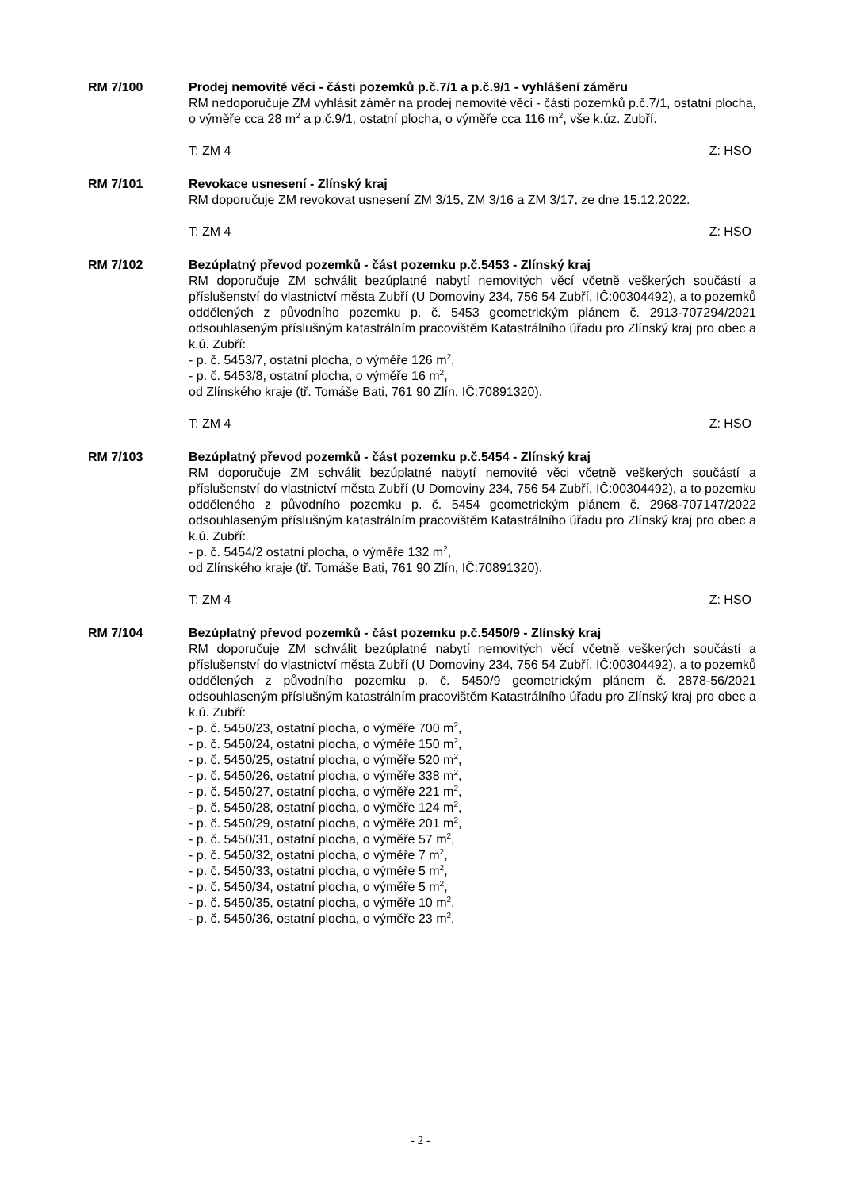RM 7/100 Prodej nemovité věci - části pozemků p.č.7/1 a p.č.9/1 - vyhlášení záměru
RM nedoporučuje ZM vyhlásit záměr na prodej nemovité věci - části pozemků p.č.7/1, ostatní plocha, o výměře cca 28 m<sup>2</sup> a p.č.9/1, ostatní plocha, o výměře cca 116 m<sup>2</sup>, vše k.úz. Zubří.
T: ZM 4 Z: HSO
RM 7/101 Revokace usnesení - Zlínský kraj
RM doporučuje ZM revokovat usnesení ZM 3/15, ZM 3/16 a ZM 3/17, ze dne 15.12.2022.
T: ZM 4 Z: HSO
RM 7/102 Bezúplatný převod pozemků - část pozemku p.č.5453 - Zlínský kraj
RM doporučuje ZM schválit bezúplatné nabytí nemovitých věcí včetně veškerých součástí a příslušenství do vlastnictví města Zubří (U Domoviny 234, 756 54 Zubří, IČ:00304492), a to pozemků oddělených z původního pozemku p. č. 5453 geometrickým plánem č. 2913-707294/2021 odsouhlaseným příslušným katastrálním pracovištěm Katastrálního úřadu pro Zlínský kraj pro obec a k.ú. Zubří:
- p. č. 5453/7, ostatní plocha, o výměře 126 m<sup>2</sup>,
- p. č. 5453/8, ostatní plocha, o výměře 16 m<sup>2</sup>,
od Zlínského kraje (tř. Tomáše Bati, 761 90 Zlín, IČ:70891320).
T: ZM 4 Z: HSO
RM 7/103 Bezúplatný převod pozemků - část pozemku p.č.5454 - Zlínský kraj
RM doporučuje ZM schválit bezúplatné nabytí nemovité věci včetně veškerých součástí a příslušenství do vlastnictví města Zubří (U Domoviny 234, 756 54 Zubří, IČ:00304492), a to pozemku odděleného z původního pozemku p. č. 5454 geometrickým plánem č. 2968-707147/2022 odsouhlaseným příslušným katastrálním pracovištěm Katastrálního úřadu pro Zlínský kraj pro obec a k.ú. Zubří:
- p. č. 5454/2 ostatní plocha, o výměře 132 m<sup>2</sup>,
od Zlínského kraje (tř. Tomáše Bati, 761 90 Zlín, IČ:70891320).
T: ZM 4 Z: HSO
RM 7/104 Bezúplatný převod pozemků - část pozemku p.č.5450/9 - Zlínský kraj
RM doporučuje ZM schválit bezúplatné nabytí nemovitých věcí včetně veškerých součástí a příslušenství do vlastnictví města Zubří (U Domoviny 234, 756 54 Zubří, IČ:00304492), a to pozemků oddělených z původního pozemku p. č. 5450/9 geometrickým plánem č. 2878-56/2021 odsouhlaseným příslušným katastrálním pracovištěm Katastrálního úřadu pro Zlínský kraj pro obec a k.ú. Zubří:
- p. č. 5450/23, ostatní plocha, o výměře 700 m<sup>2</sup>,
- p. č. 5450/24, ostatní plocha, o výměře 150 m<sup>2</sup>,
- p. č. 5450/25, ostatní plocha, o výměře 520 m<sup>2</sup>,
- p. č. 5450/26, ostatní plocha, o výměře 338 m<sup>2</sup>,
- p. č. 5450/27, ostatní plocha, o výměře 221 m<sup>2</sup>,
- p. č. 5450/28, ostatní plocha, o výměře 124 m<sup>2</sup>,
- p. č. 5450/29, ostatní plocha, o výměře 201 m<sup>2</sup>,
- p. č. 5450/31, ostatní plocha, o výměře 57 m<sup>2</sup>,
- p. č. 5450/32, ostatní plocha, o výměře 7 m<sup>2</sup>,
- p. č. 5450/33, ostatní plocha, o výměře 5 m<sup>2</sup>,
- p. č. 5450/34, ostatní plocha, o výměře 5 m<sup>2</sup>,
- p. č. 5450/35, ostatní plocha, o výměře 10 m<sup>2</sup>,
- p. č. 5450/36, ostatní plocha, o výměře 23 m<sup>2</sup>,
- 2 -